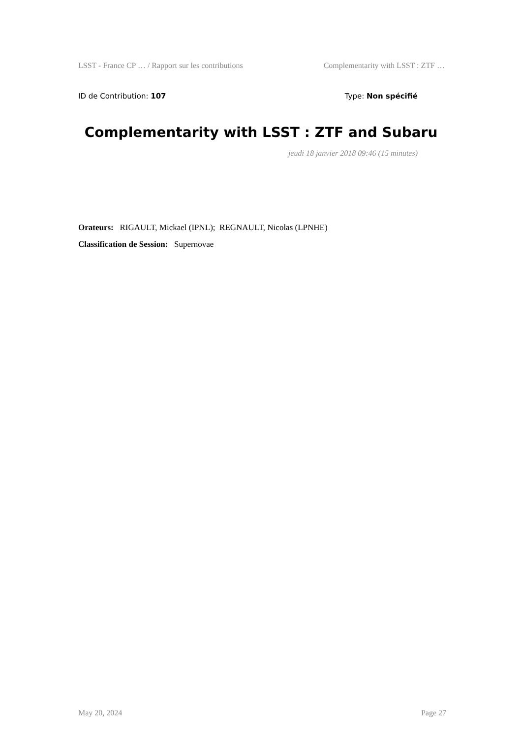LSST - France CP … / Rapport sur les contributions Complementarity with LSST : ZTF …
ID de Contribution: 107 Type: Non spécifié
Complementarity with LSST : ZTF and Subaru
jeudi 18 janvier 2018 09:46 (15 minutes)
Orateurs: RIGAULT, Mickael (IPNL); REGNAULT, Nicolas (LPNHE)
Classification de Session: Supernovae
May 20, 2024 Page 27